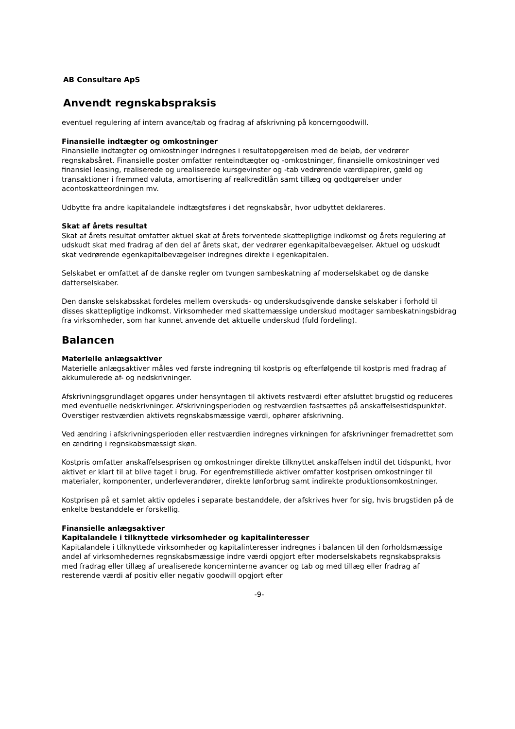AB Consultare ApS
Anvendt regnskabspraksis
eventuel regulering af intern avance/tab og fradrag af afskrivning på koncerngoodwill.
Finansielle indtægter og omkostninger
Finansielle indtægter og omkostninger indregnes i resultatopgørelsen med de beløb, der vedrører regnskabsåret. Finansielle poster omfatter renteindtægter og -omkostninger, finansielle omkostninger ved finansiel leasing, realiserede og urealiserede kursgevinster og -tab vedrørende værdipapirer, gæld og transaktioner i fremmed valuta, amortisering af realkreditlån samt tillæg og godtgørelser under acontoskatteordningen mv.
Udbytte fra andre kapitalandele indtægtsføres i det regnskabsår, hvor udbyttet deklareres.
Skat af årets resultat
Skat af årets resultat omfatter aktuel skat af årets forventede skattepligtige indkomst og årets regulering af udskudt skat med fradrag af den del af årets skat, der vedrører egenkapitalbevægelser. Aktuel og udskudt skat vedrørende egenkapitalbevægelser indregnes direkte i egenkapitalen.
Selskabet er omfattet af de danske regler om tvungen sambeskatning af moderselskabet og de danske datterselskaber.
Den danske selskabsskat fordeles mellem overskuds- og underskudsgivende danske selskaber i forhold til disses skattepligtige indkomst. Virksomheder med skattemæssige underskud modtager sambeskatningsbidrag fra virksomheder, som har kunnet anvende det aktuelle underskud (fuld fordeling).
Balancen
Materielle anlægsaktiver
Materielle anlægsaktiver måles ved første indregning til kostpris og efterfølgende til kostpris med fradrag af akkumulerede af- og nedskrivninger.
Afskrivningsgrundlaget opgøres under hensyntagen til aktivets restværdi efter afsluttet brugstid og reduceres med eventuelle nedskrivninger. Afskrivningsperioden og restværdien fastsættes på anskaffelsestidspunktet. Overstiger restværdien aktivets regnskabsmæssige værdi, ophører afskrivning.
Ved ændring i afskrivningsperioden eller restværdien indregnes virkningen for afskrivninger fremadrettet som en ændring i regnskabsmæssigt skøn.
Kostpris omfatter anskaffelsesprisen og omkostninger direkte tilknyttet anskaffelsen indtil det tidspunkt, hvor aktivet er klart til at blive taget i brug. For egenfremstillede aktiver omfatter kostprisen omkostninger til materialer, komponenter, underleverandører, direkte lønforbrug samt indirekte produktionsomkostninger.
Kostprisen på et samlet aktiv opdeles i separate bestanddele, der afskrives hver for sig, hvis brugstiden på de enkelte bestanddele er forskellig.
Finansielle anlægsaktiver
Kapitalandele i tilknyttede virksomheder og kapitalinteresser
Kapitalandele i tilknyttede virksomheder og kapitalinteresser indregnes i balancen til den forholdsmæssige andel af virksomhedernes regnskabsmæssige indre værdi opgjort efter moderselskabets regnskabspraksis med fradrag eller tillæg af urealiserede koncerninterne avancer og tab og med tillæg eller fradrag af resterende værdi af positiv eller negativ goodwill opgjort efter
-9-